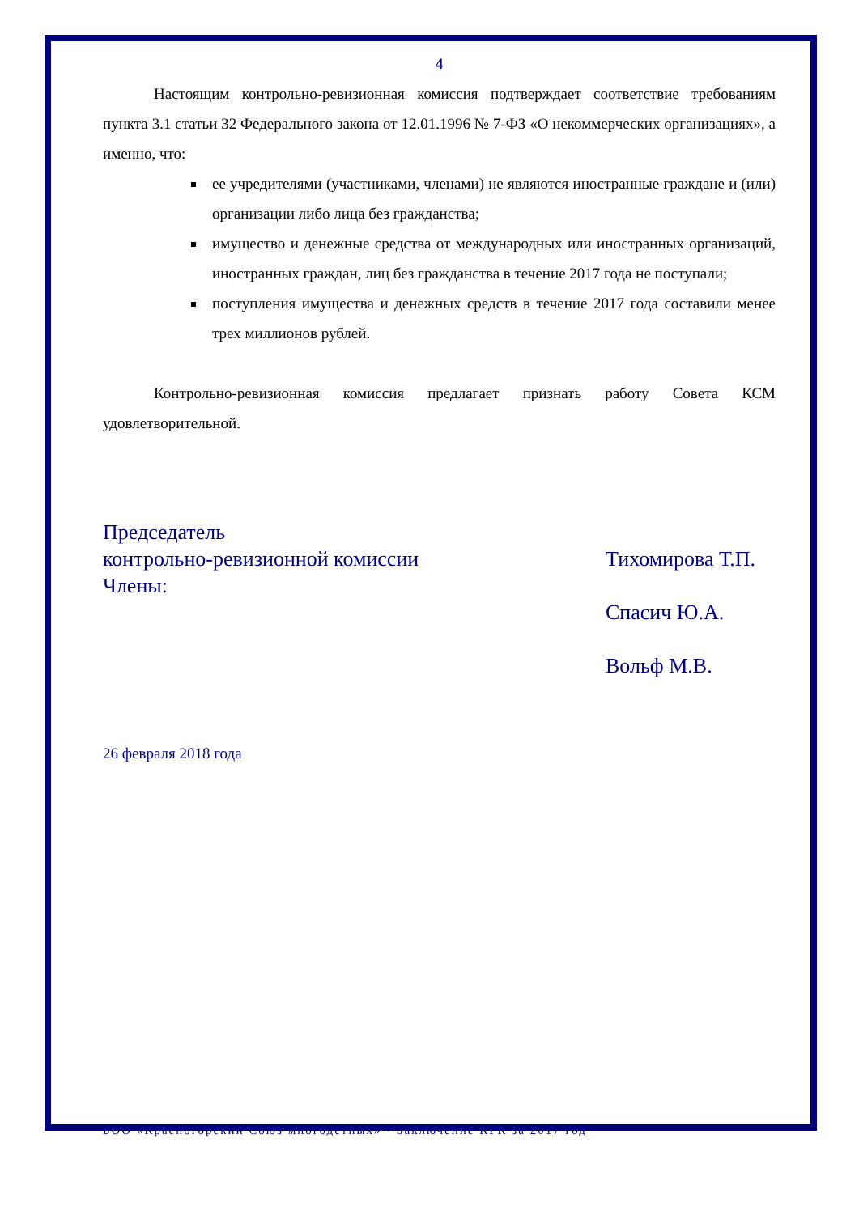4
Настоящим контрольно-ревизионная комиссия подтверждает соответствие требованиям пункта 3.1 статьи 32 Федерального закона от 12.01.1996 № 7-ФЗ «О некоммерческих организациях», а именно, что:
ее учредителями (участниками, членами) не являются иностранные граждане и (или) организации либо лица без гражданства;
имущество и денежные средства от международных или иностранных организаций, иностранных граждан, лиц без гражданства в течение 2017 года не поступали;
поступления имущества и денежных средств в течение 2017 года составили менее трех миллионов рублей.
Контрольно-ревизионная комиссия предлагает признать работу Совета КСМ удовлетворительной.
Председатель
контрольно-ревизионной комиссии
Члены:
Тихомирова Т.П.
Спасич Ю.А.
Вольф М.В.
26 февраля 2018 года
БОО «Красногорский Союз многодетных» - Заключение КРК за 2017 год